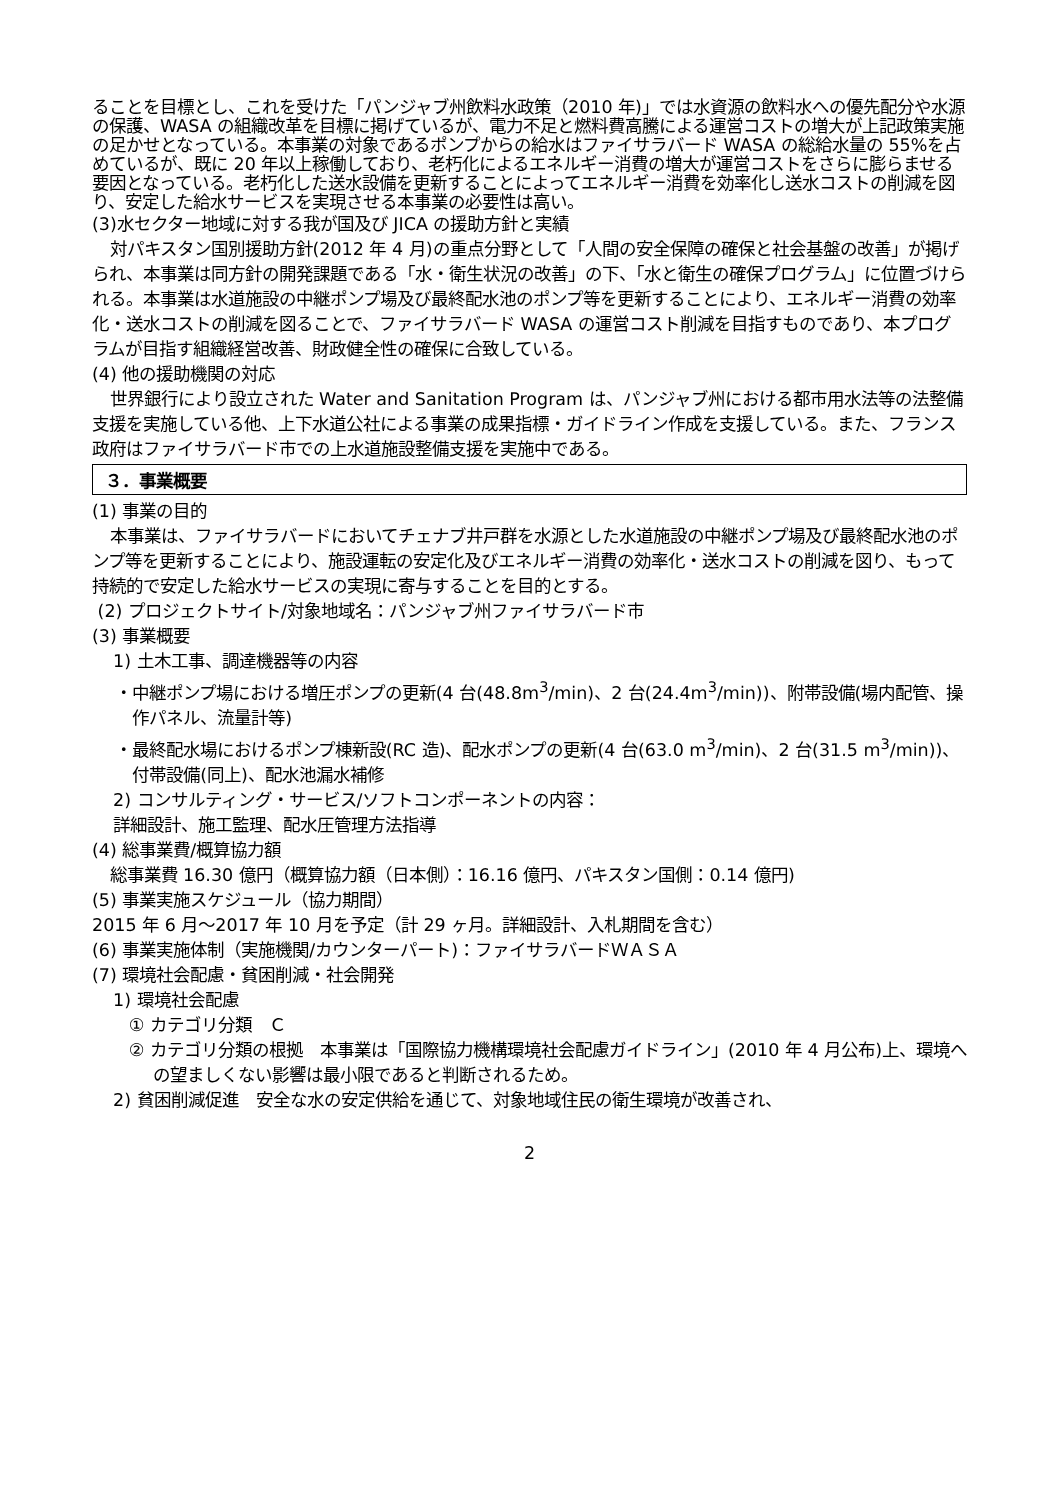ることを目標とし、これを受けた「パンジャブ州飲料水政策（2010 年)」では水資源の飲料水への優先配分や水源の保護、WASA の組織改革を目標に掲げているが、電力不足と燃料費高騰による運営コストの増大が上記政策実施の足かせとなっている。本事業の対象であるポンプからの給水はファイサラバード WASA の総給水量の 55%を占めているが、既に 20 年以上稼働しており、老朽化によるエネルギー消費の増大が運営コストをさらに膨らませる要因となっている。老朽化した送水設備を更新することによってエネルギー消費を効率化し送水コストの削減を図り、安定した給水サービスを実現させる本事業の必要性は高い。
(3)水セクター地域に対する我が国及び JICA の援助方針と実績
対パキスタン国別援助方針(2012 年 4 月)の重点分野として「人間の安全保障の確保と社会基盤の改善」が掲げられ、本事業は同方針の開発課題である「水・衛生状況の改善」の下、「水と衛生の確保プログラム」に位置づけられる。本事業は水道施設の中継ポンプ場及び最終配水池のポンプ等を更新することにより、エネルギー消費の効率化・送水コストの削減を図ることで、ファイサラバード WASA の運営コスト削減を目指すものであり、本プログラムが目指す組織経営改善、財政健全性の確保に合致している。
(4) 他の援助機関の対応
世界銀行により設立された Water and Sanitation Program は、パンジャブ州における都市用水法等の法整備支援を実施している他、上下水道公社による事業の成果指標・ガイドライン作成を支援している。また、フランス政府はファイサラバード市での上水道施設整備支援を実施中である。
３．事業概要
(1) 事業の目的
本事業は、ファイサラバードにおいてチェナブ井戸群を水源とした水道施設の中継ポンプ場及び最終配水池のポンプ等を更新することにより、施設運転の安定化及びエネルギー消費の効率化・送水コストの削減を図り、もって持続的で安定した給水サービスの実現に寄与することを目的とする。
(2) プロジェクトサイト/対象地域名：パンジャブ州ファイサラバード市
(3) 事業概要
1) 土木工事、調達機器等の内容
・中継ポンプ場における増圧ポンプの更新(4 台(48.8m<sup>3</sup>/min)、2 台(24.4m<sup>3</sup>/min))、附帯設備(場内配管、操作パネル、流量計等)
・最終配水場におけるポンプ棟新設(RC 造)、配水ポンプの更新(4 台(63.0 m<sup>3</sup>/min)、2 台(31.5 m<sup>3</sup>/min))、付帯設備(同上)、配水池漏水補修
2) コンサルティング・サービス/ソフトコンポーネントの内容：
詳細設計、施工監理、配水圧管理方法指導
(4) 総事業費/概算協力額
総事業費 16.30 億円（概算協力額（日本側）：16.16 億円、パキスタン国側：0.14 億円)
(5) 事業実施スケジュール（協力期間）
2015 年 6 月～2017 年 10 月を予定（計 29 ヶ月。詳細設計、入札期間を含む）
(6) 事業実施体制（実施機関/カウンターパート)：ファイサラバードＷＡＳＡ
(7) 環境社会配慮・貧困削減・社会開発
1) 環境社会配慮
① カテゴリ分類　Ｃ
② カテゴリ分類の根拠　本事業は「国際協力機構環境社会配慮ガイドライン」(2010 年 4 月公布)上、環境への望ましくない影響は最小限であると判断されるため。
2) 貧困削減促進　安全な水の安定供給を通じて、対象地域住民の衛生環境が改善され、
2